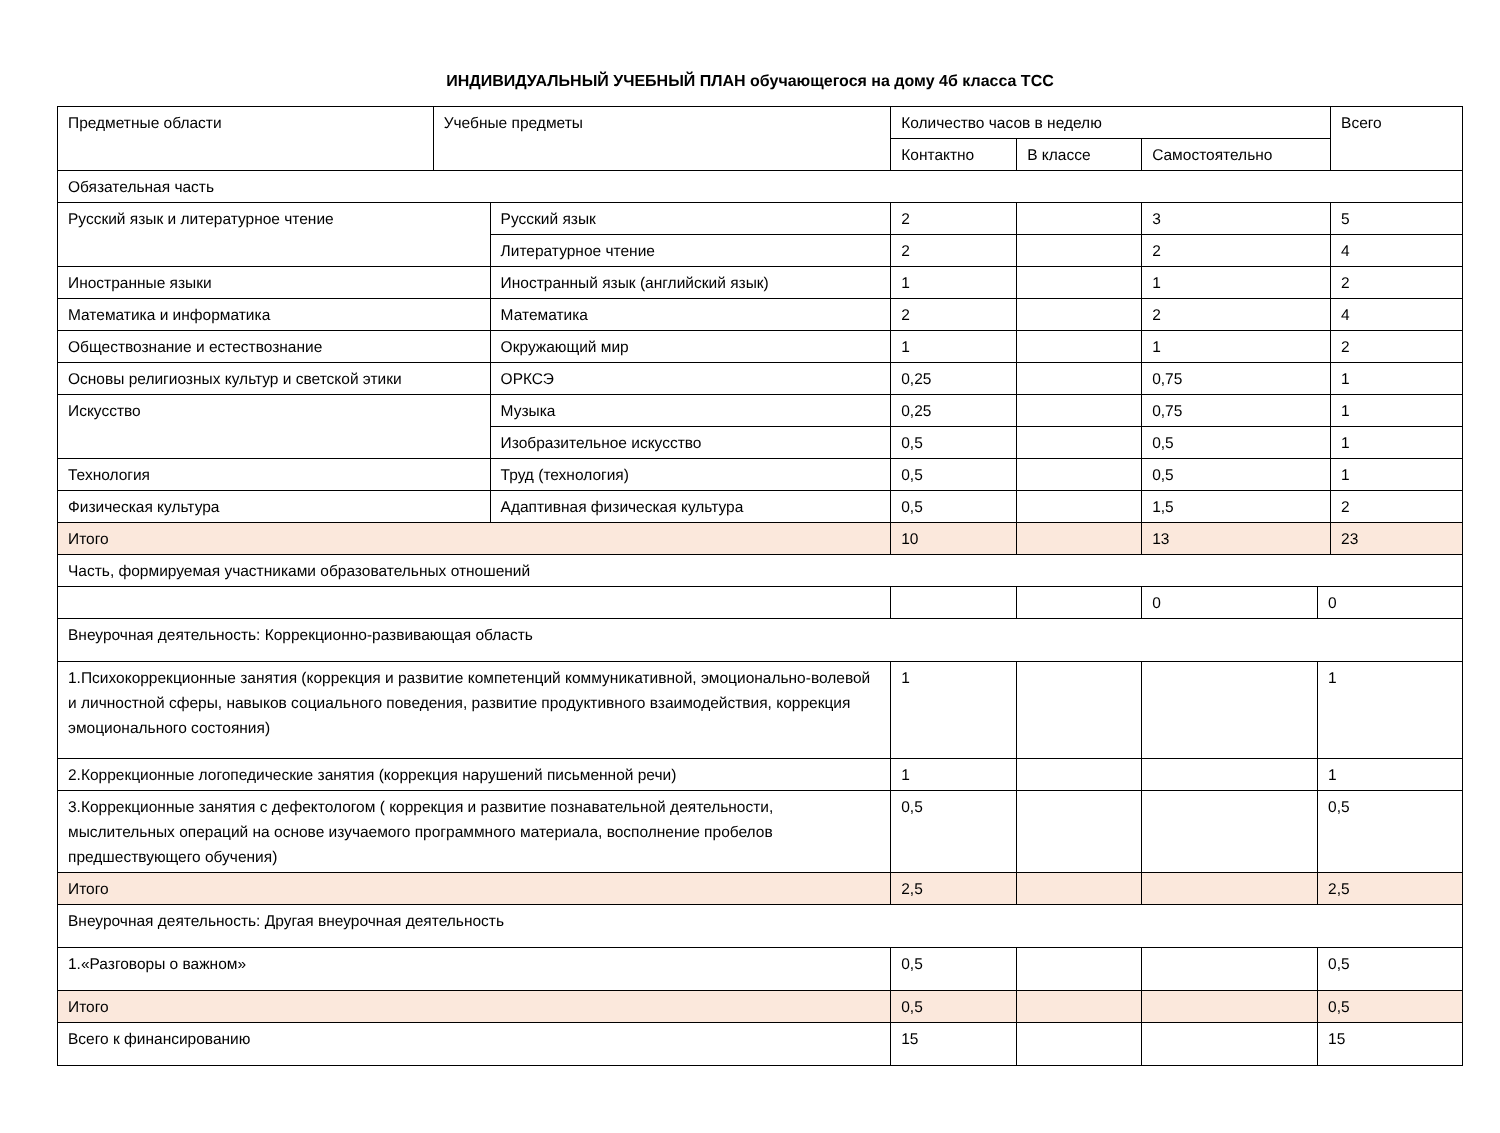ИНДИВИДУАЛЬНЫЙ УЧЕБНЫЙ ПЛАН обучающегося на дому 4б класса ТСС
| Предметные области | Учебные предметы | | Количество часов в неделю | | | | Всего |
| | | | Контактно | В классе | Самостоятельно | | |
| Обязательная часть | | | | | | | |
| Русский язык и литературное чтение | | Русский язык | 2 | | 3 | | 5 |
| | | Литературное чтение | 2 | | 2 | | 4 |
| Иностранные языки | | Иностранный язык (английский язык) | 1 | | 1 | | 2 |
| Математика и информатика | | Математика | 2 | | 2 | | 4 |
| Обществознание и естествознание | | Окружающий мир | 1 | | 1 | | 2 |
| Основы религиозных культур и светской этики | | ОРКСЭ | 0,25 | | 0,75 | | 1 |
| Искусство | | Музыка | 0,25 | | 0,75 | | 1 |
| | | Изобразительное искусство | 0,5 | | 0,5 | | 1 |
| Технология | | Труд (технология) | 0,5 | | 0,5 | | 1 |
| Физическая культура | | Адаптивная физическая культура | 0,5 | | 1,5 | | 2 |
| Итого | | | 10 | | 13 | | 23 |
| Часть, формируемая участниками образовательных отношений | | | | | | | |
| | | | | | 0 | 0 | |
| Внеурочная деятельность: Коррекционно-развивающая область | | | | | | | |
| 1.Психокоррекционные занятия (коррекция и развитие компетенций коммуникативной, эмоционально-волевой и личностной сферы, навыков социального поведения, развитие продуктивного взаимодействия, коррекция эмоционального состояния) | | | 1 | | | 1 | |
| 2.Коррекционные логопедические занятия (коррекция нарушений письменной речи) | | | 1 | | | 1 | |
| 3.Коррекционные занятия с дефектологом ( коррекция и развитие познавательной деятельности, мыслительных операций на основе изучаемого программного материала, восполнение пробелов предшествующего обучения) | | | 0,5 | | | 0,5 | |
| Итого | | | 2,5 | | | 2,5 | |
| Внеурочная деятельность: Другая внеурочная деятельность | | | | | | | |
| 1.«Разговоры о важном» | | | 0,5 | | | 0,5 | |
| Итого | | | 0,5 | | | 0,5 | |
| Всего к финансированию | | | 15 | | | 15 | |